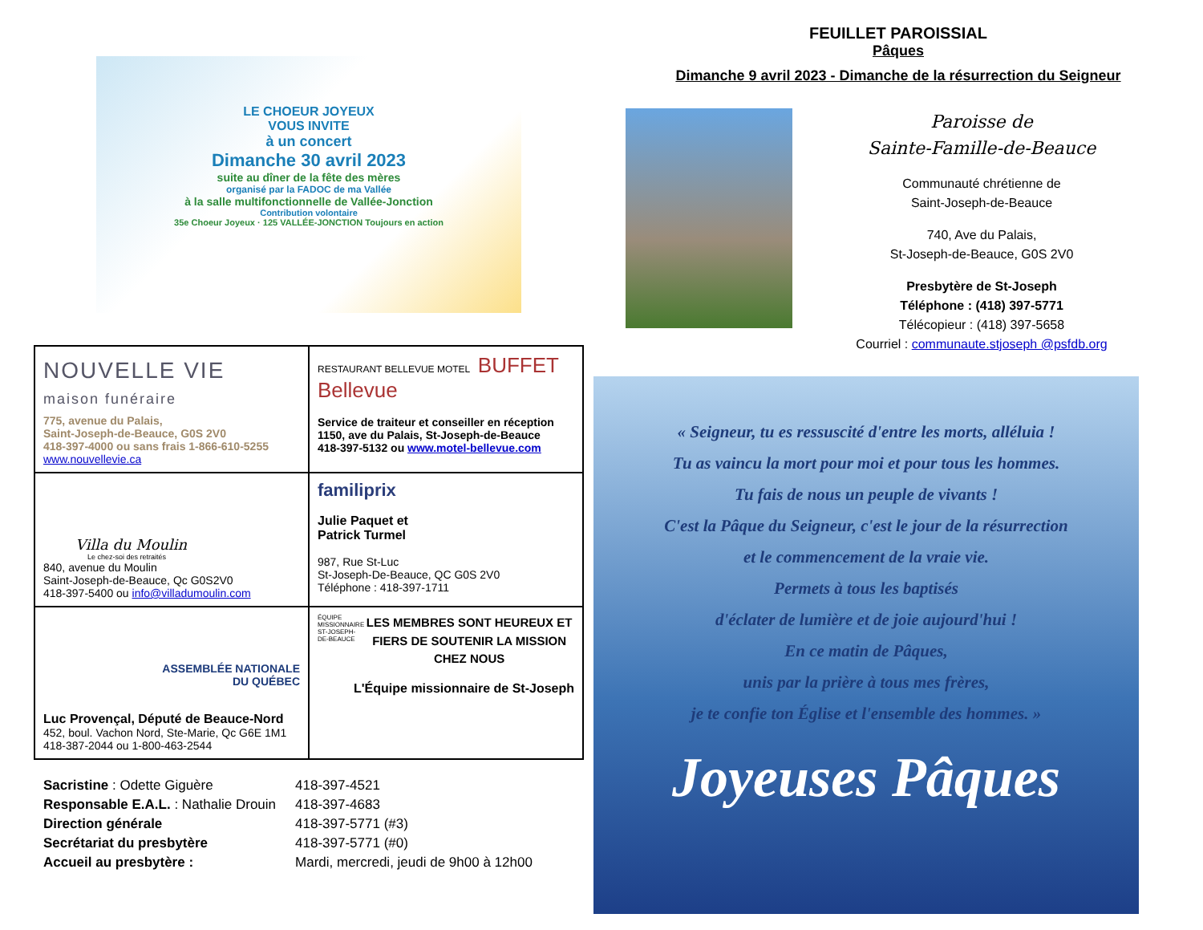LE CHOEUR JOYEUX
VOUS INVITE
à un concert
Dimanche 30 avril 2023
suite au dîner de la fête des mères
organisé par la FADOC de ma Vallée
à la salle multifonctionnelle de Vallée-Jonction
Contribution volontaire
35e Choeur Joyeux · 125 VALLÉE-JONCTION Toujours en action
| NOUVELLE VIE maison funéraire 775, avenue du Palais, Saint-Joseph-de-Beauce, G0S 2V0 418-397-4000 ou sans frais 1-866-610-5255 www.nouvellevie.ca | RESTAURANT BELLEVUE MOTEL BUFFET Bellevue Service de traiteur et conseiller en réception 1150, ave du Palais, St-Joseph-de-Beauce 418-397-5132 ou www.motel-bellevue.com |
| Villa du Moulin Le chez-soi des retraités 840, avenue du Moulin Saint-Joseph-de-Beauce, Qc G0S2V0 418-397-5400 ou info@villadumoulin.com | familiprix Julie Paquet et Patrick Turmel 987, Rue St-Luc St-Joseph-De-Beauce, QC G0S 2V0 Téléphone : 418-397-1711 |
| ASSEMBLÉE NATIONALE DU QUÉBEC Luc Provençal, Député de Beauce-Nord 452, boul. Vachon Nord, Ste-Marie, Qc G6E 1M1 418-387-2044 ou 1-800-463-2544 | ÉQUIPE MISSIONNAIRE ST-JOSEPH-DE-BEAUCE LES MEMBRES SONT HEUREUX ET FIERS DE SOUTENIR LA MISSION CHEZ NOUS L'Équipe missionnaire de St-Joseph |
| Sacristine : Odette Giguère | 418-397-4521 |
| Responsable E.A.L. : Nathalie Drouin | 418-397-4683 |
| Direction générale | 418-397-5771 (#3) |
| Secrétariat du presbytère | 418-397-5771 (#0) |
| Accueil au presbytère : | Mardi, mercredi, jeudi de 9h00 à 12h00 |
FEUILLET PAROISSIAL
Pâques
Dimanche 9 avril 2023 - Dimanche de la résurrection du Seigneur
Paroisse de
Sainte-Famille-de-Beauce
Communauté chrétienne de
Saint-Joseph-de-Beauce
740, Ave du Palais,
St-Joseph-de-Beauce, G0S 2V0
Presbytère de St-Joseph
Téléphone : (418) 397-5771
Télécopieur : (418) 397-5658
Courriel : communaute.stjoseph @psfdb.org
« Seigneur, tu es ressuscité d'entre les morts, alléluia !
Tu as vaincu la mort pour moi et pour tous les hommes.
Tu fais de nous un peuple de vivants !
C'est la Pâque du Seigneur, c'est le jour de la résurrection
et le commencement de la vraie vie.
Permets à tous les baptisés
d'éclater de lumière et de joie aujourd'hui !
En ce matin de Pâques,
unis par la prière à tous mes frères,
je te confie ton Église et l'ensemble des hommes. »
Joyeuses Pâques